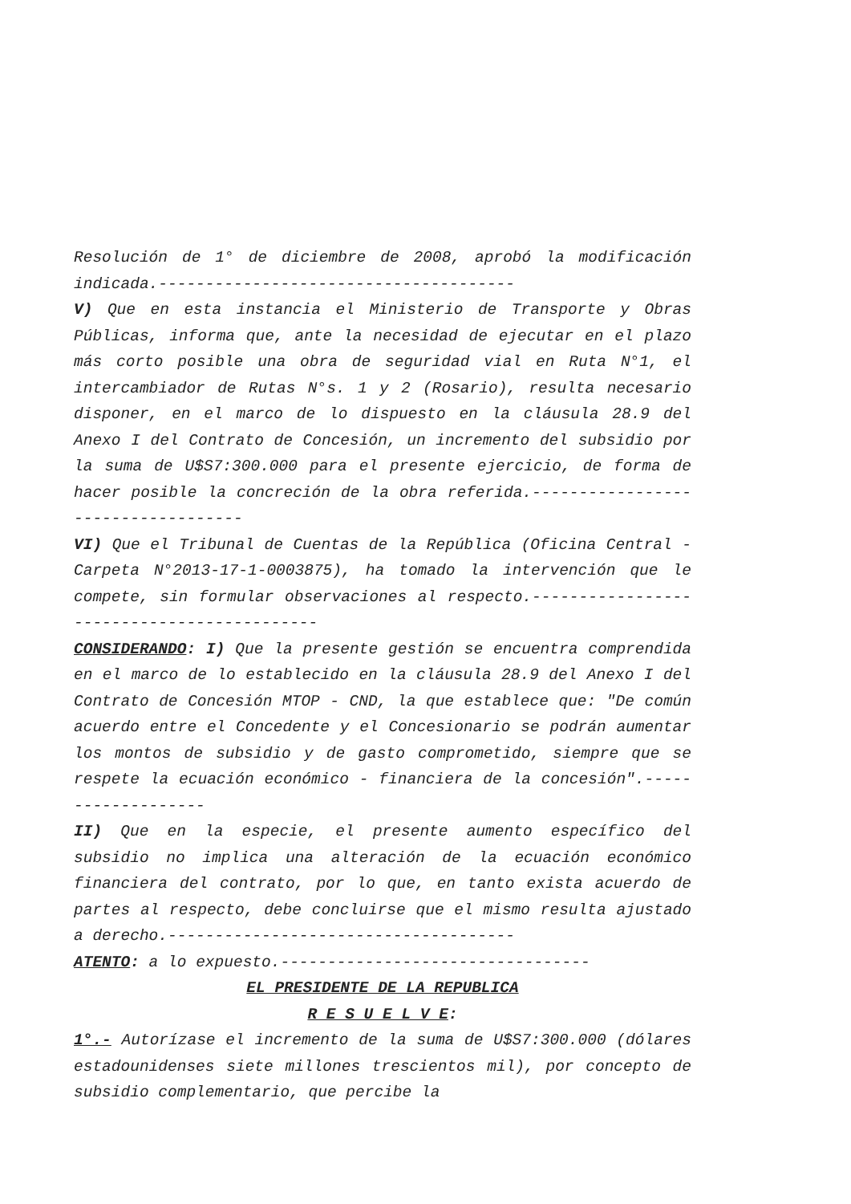Resolución de 1° de diciembre de 2008, aprobó la modificación indicada.--------------------------------------
V) Que en esta instancia el Ministerio de Transporte y Obras Públicas, informa que, ante la necesidad de ejecutar en el plazo más corto posible una obra de seguridad vial en Ruta N°1, el intercambiador de Rutas N°s. 1 y 2 (Rosario), resulta necesario disponer, en el marco de lo dispuesto en la cláusula 28.9 del Anexo I del Contrato de Concesión, un incremento del subsidio por la suma de U$S7:300.000 para el presente ejercicio, de forma de hacer posible la concreción de la obra referida.-----------------------------------
VI) Que el Tribunal de Cuentas de la República (Oficina Central - Carpeta N°2013-17-1-0003875), ha tomado la intervención que le compete, sin formular observaciones al respecto.-------------------------------------------
CONSIDERANDO: I) Que la presente gestión se encuentra comprendida en el marco de lo establecido en la cláusula 28.9 del Anexo I del Contrato de Concesión MTOP - CND, la que establece que: "De común acuerdo entre el Concedente y el Concesionario se podrán aumentar los montos de subsidio y de gasto comprometido, siempre que se respete la ecuación económico - financiera de la concesión".-------------------
II) Que en la especie, el presente aumento específico del subsidio no implica una alteración de la ecuación económico financiera del contrato, por lo que, en tanto exista acuerdo de partes al respecto, debe concluirse que el mismo resulta ajustado a derecho.-------------------------------------
ATENTO: a lo expuesto.---------------------------------
EL PRESIDENTE DE LA REPUBLICA
R E S U E L V E:
1°.- Autorízase el incremento de la suma de U$S7:300.000 (dólares estadounidenses siete millones trescientos mil), por concepto de subsidio complementario, que percibe la